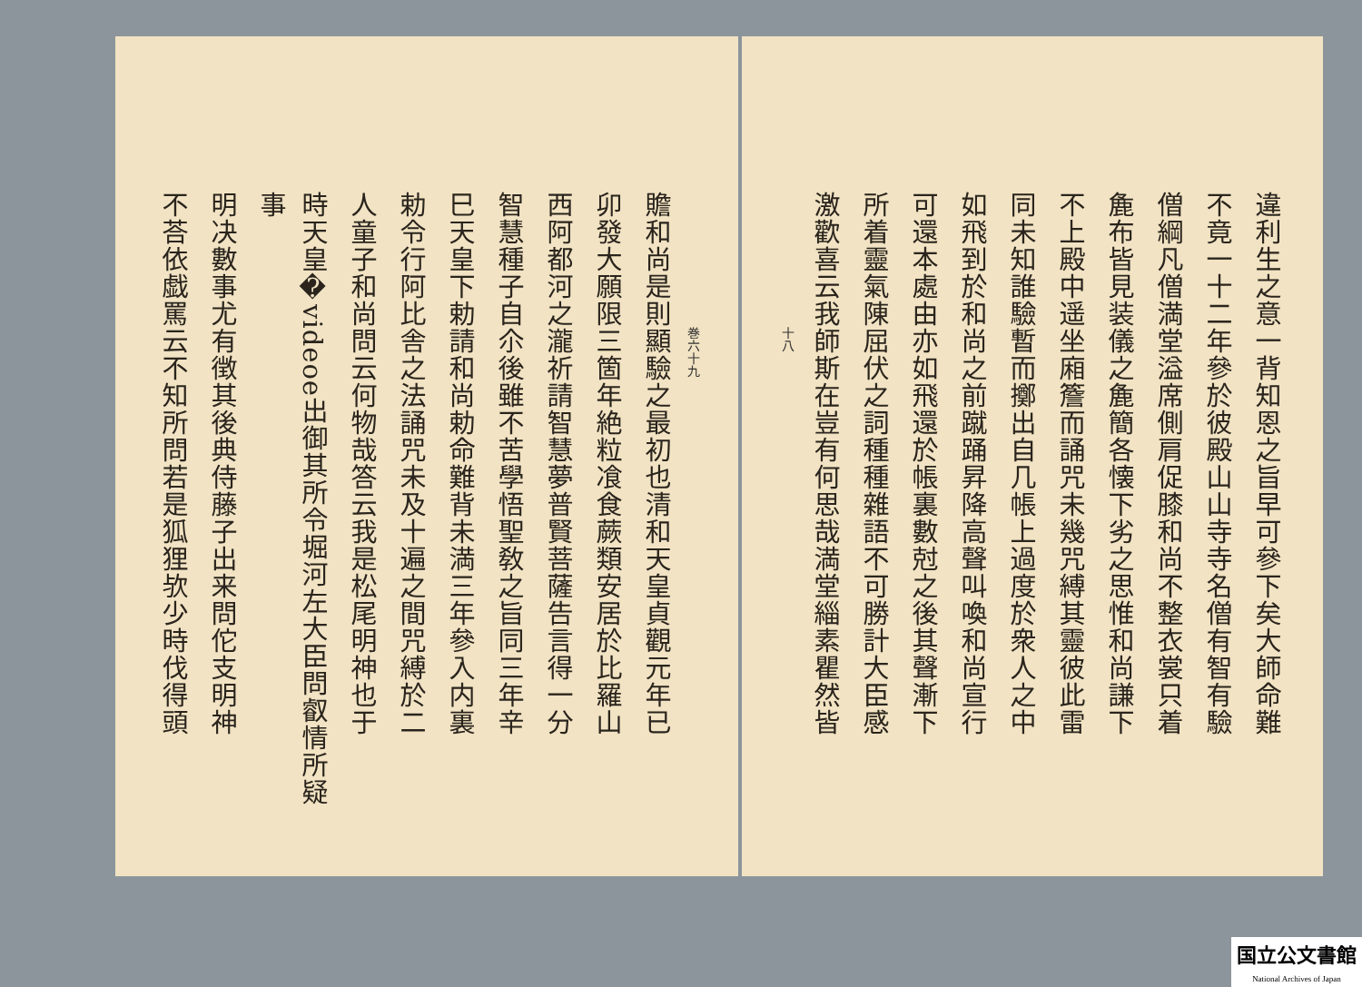巻六十九
贍和尚是則顯驗之最初也清和天皇貞觀元年已
卯發大願限三箇年絶粒飡食蕨類安居於比羅山
西阿都河之瀧祈請智慧夢普賢菩薩告言得一分
智慧種子自尒後雖不苦學悟聖敎之旨同三年辛
巳天皇下勅請和尚勅命難背未満三年參入内裏
勅令行阿比舎之法誦咒未及十遍之間咒縛於二
人童子和尚問云何物哉答云我是松尾明神也于
時天皇�videoe出御其所令堀河左大臣問叡情所疑事
明决數事尤有徴其後典侍藤子出来問佗支明神
不荅依戯罵云不知所問若是狐狸欤少時伐得頭
違利生之意一背知恩之旨早可參下矣大師命難
不竟一十二年參於彼殿山山寺寺名僧有智有驗
僧綱凡僧満堂溢席側肩促膝和尚不整衣裳只着
麁布皆見装儀之麁簡各懐下劣之思惟和尚謙下
不上殿中遥坐廂簷而誦咒未幾咒縛其靈彼此雷
同未知誰驗暫而擲出自几帳上過度於衆人之中
如飛到於和尚之前蹴踊昇降高聲叫喚和尚宣行
可還本處由亦如飛還於帳裏數尅之後其聲漸下
所着靈氣陳屈伏之詞種種雜語不可勝計大臣感
激歡喜云我師斯在豈有何思哉満堂緇素瞿然皆
十八
国立公文書館
National Archives of Japan